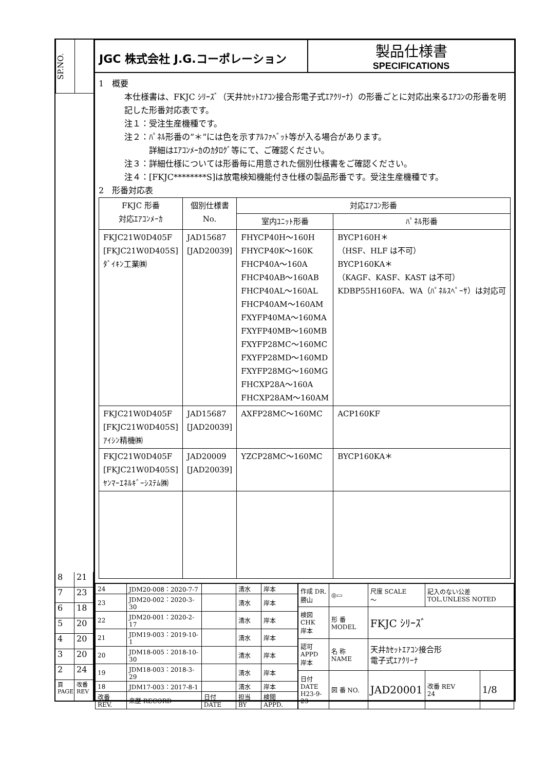SP.NO.
8 21
7 23
6 18
5 20
4 20
3 20
2 24
頁 PAGE
改番 REV
JGC 株式会社 J.G.コーポレーション
製品仕様書
SPECIFICATIONS
1　概要
本仕様書は、FKJC ｼﾘｰｽﾞ（天井ｶｾｯﾄｴｱｺﾝ接合形電子式ｴｱｸﾘｰﾅ）の形番ごとに対応出来るｴｱｺﾝの形番を明記した形番対応表です。
注１：受注生産機種です。
注２：ﾊﾟﾈﾙ形番の”＊”には色を示すｱﾙﾌｧﾍﾞｯﾄ等が入る場合があります。
　　　詳細はｴｱｺﾝﾒｰｶのｶﾀﾛｸﾞ等にて、ご確認ください。
注３：詳細仕様については形番毎に用意された個別仕様書をご確認ください。
注４：[FKJC********S]は放電検知機能付き仕様の製品形番です。受注生産機種です。
2　形番対応表
| FKJC 形番 対応ｴｱｺﾝﾒｰｶ | 個別仕様書 No. | 対応ｴｱｺﾝ形番 | |
| --- | --- | --- | --- |
| | | 室内ﾕﾆｯﾄ形番 | ﾊﾟﾈﾙ形番 |
| FKJC21W0D405F [FKJC21W0D405S] ﾀﾞｲｷﾝ工業㈱ | JAD15687 [JAD20039] | FHYCP40H～160H FHYCP40K～160K FHCP40A～160A FHCP40AB～160AB FHCP40AL～160AL FHCP40AM～160AM FXYFP40MA～160MA FXYFP40MB～160MB FXYFP28MC～160MC FXYFP28MD～160MD FXYFP28MG～160MG FHCXP28A～160A FHCXP28AM～160AM | BYCP160H＊ （HSF、HLF は不可） BYCP160KA＊ （KAGF、KASF、KAST は不可） KDBP55H160FA、WA（ﾊﾟﾈﾙｽﾍﾟｰｻ）は対応可 |
| FKJC21W0D405F [FKJC21W0D405S] ｱｲｼﾝ精機㈱ | JAD15687 [JAD20039] | AXFP28MC～160MC | ACP160KF |
| FKJC21W0D405F [FKJC21W0D405S] ﾔﾝﾏｰｴﾈﾙｷﾞｰｼｽﾃﾑ㈱ | JAD20009 [JAD20039] | YZCP28MC～160MC | BYCP160KA＊ |
| 24 | JDM20-008：2020-7-7 | | 清水 | 岸本 |
| 23 | JDM20-002：2020-3-30 | | 清水 | 岸本 |
| 22 | JDM20-001：2020-2-17 | | 清水 | 岸本 |
| 21 | JDM19-003：2019-10-1 | | 清水 | 岸本 |
| 20 | JDM18-005：2018-10-30 | | 清水 | 岸本 |
| 19 | JDM18-003：2018-3-29 | | 清水 | 岸本 |
| 18 | JDM17-003：2017-8-1 | | 清水 | 岸本 |
| 改番 REV. | 来歴 RECORD | 日付 DATE | 担当 BY | 検閲 APPD. |
| 作成 DR. 勝山 | ◎▭ | 尺度 SCALE ～ | 記入のない公差 TOL.UNLESS NOTED | |
| 検図 CHK 岸本 | 形 番 MODEL | FKJC ｼﾘｰｽﾞ | | |
| 認可 APPD 岸本 | 名 称 NAME | 天井ｶｾｯﾄｴｱｺﾝ接合形 電子式ｴｱｸﾘｰﾅ | | |
| 日付 DATE H23-9-23 | 図 番 NO. | JAD20001 | 改番 REV 24 | 1/8 |